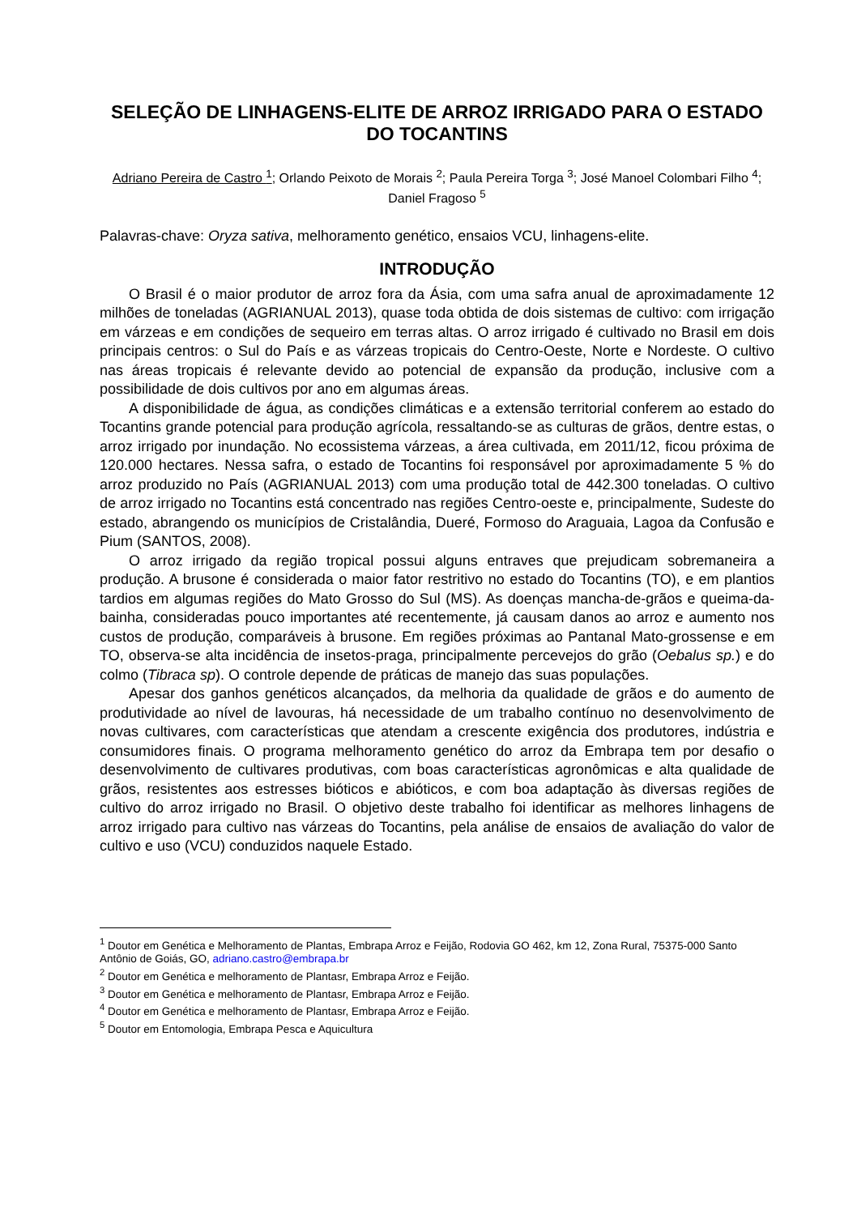SELEÇÃO DE LINHAGENS-ELITE DE ARROZ IRRIGADO PARA O ESTADO DO TOCANTINS
Adriano Pereira de Castro <sup>1</sup>; Orlando Peixoto de Morais <sup>2</sup>; Paula Pereira Torga <sup>3</sup>; José Manoel Colombari Filho <sup>4</sup>; Daniel Fragoso <sup>5</sup>
Palavras-chave: Oryza sativa, melhoramento genético, ensaios VCU, linhagens-elite.
INTRODUÇÃO
O Brasil é o maior produtor de arroz fora da Ásia, com uma safra anual de aproximadamente 12 milhões de toneladas (AGRIANUAL 2013), quase toda obtida de dois sistemas de cultivo: com irrigação em várzeas e em condições de sequeiro em terras altas. O arroz irrigado é cultivado no Brasil em dois principais centros: o Sul do País e as várzeas tropicais do Centro-Oeste, Norte e Nordeste. O cultivo nas áreas tropicais é relevante devido ao potencial de expansão da produção, inclusive com a possibilidade de dois cultivos por ano em algumas áreas.
A disponibilidade de água, as condições climáticas e a extensão territorial conferem ao estado do Tocantins grande potencial para produção agrícola, ressaltando-se as culturas de grãos, dentre estas, o arroz irrigado por inundação. No ecossistema várzeas, a área cultivada, em 2011/12, ficou próxima de 120.000 hectares. Nessa safra, o estado de Tocantins foi responsável por aproximadamente 5 % do arroz produzido no País (AGRIANUAL 2013) com uma produção total de 442.300 toneladas. O cultivo de arroz irrigado no Tocantins está concentrado nas regiões Centro-oeste e, principalmente, Sudeste do estado, abrangendo os municípios de Cristalândia, Dueré, Formoso do Araguaia, Lagoa da Confusão e Pium (SANTOS, 2008).
O arroz irrigado da região tropical possui alguns entraves que prejudicam sobremaneira a produção. A brusone é considerada o maior fator restritivo no estado do Tocantins (TO), e em plantios tardios em algumas regiões do Mato Grosso do Sul (MS). As doenças mancha-de-grãos e queima-da-bainha, consideradas pouco importantes até recentemente, já causam danos ao arroz e aumento nos custos de produção, comparáveis à brusone. Em regiões próximas ao Pantanal Mato-grossense e em TO, observa-se alta incidência de insetos-praga, principalmente percevejos do grão (Oebalus sp.) e do colmo (Tibraca sp). O controle depende de práticas de manejo das suas populações.
Apesar dos ganhos genéticos alcançados, da melhoria da qualidade de grãos e do aumento de produtividade ao nível de lavouras, há necessidade de um trabalho contínuo no desenvolvimento de novas cultivares, com características que atendam a crescente exigência dos produtores, indústria e consumidores finais. O programa melhoramento genético do arroz da Embrapa tem por desafio o desenvolvimento de cultivares produtivas, com boas características agronômicas e alta qualidade de grãos, resistentes aos estresses bióticos e abióticos, e com boa adaptação às diversas regiões de cultivo do arroz irrigado no Brasil. O objetivo deste trabalho foi identificar as melhores linhagens de arroz irrigado para cultivo nas várzeas do Tocantins, pela análise de ensaios de avaliação do valor de cultivo e uso (VCU) conduzidos naquele Estado.
<sup>1</sup> Doutor em Genética e Melhoramento de Plantas, Embrapa Arroz e Feijão, Rodovia GO 462, km 12, Zona Rural, 75375-000 Santo Antônio de Goiás, GO, adriano.castro@embrapa.br
<sup>2</sup> Doutor em Genética e melhoramento de Plantasr, Embrapa Arroz e Feijão.
<sup>3</sup> Doutor em Genética e melhoramento de Plantasr, Embrapa Arroz e Feijão.
<sup>4</sup> Doutor em Genética e melhoramento de Plantasr, Embrapa Arroz e Feijão.
<sup>5</sup> Doutor em Entomologia, Embrapa Pesca e Aquicultura